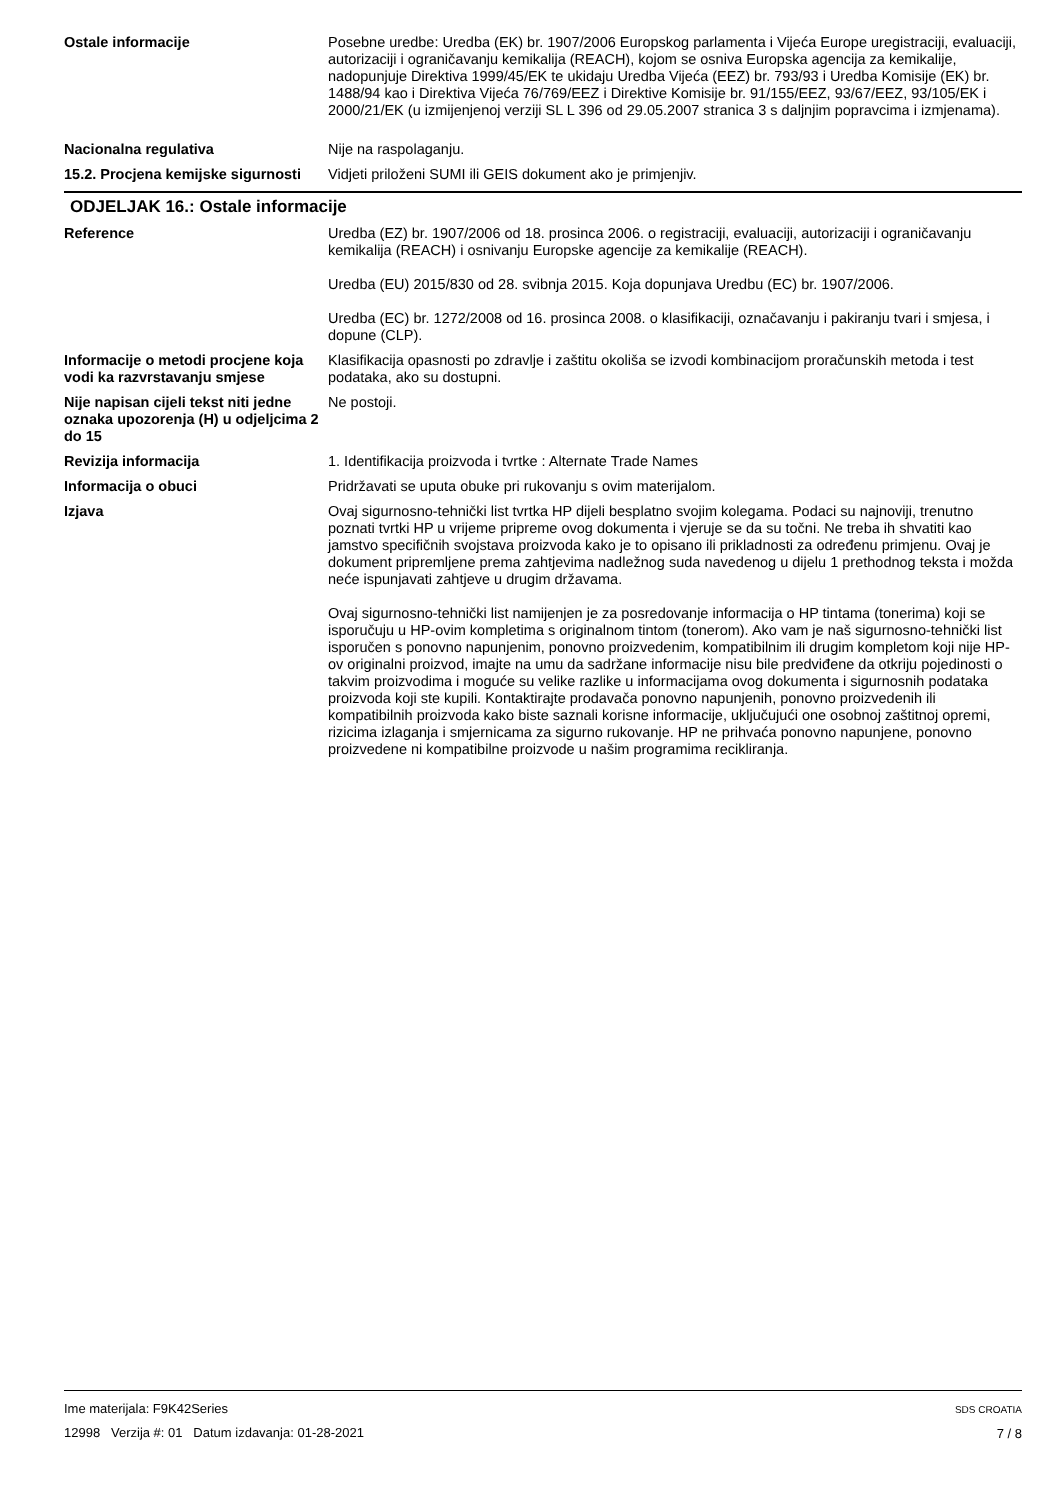Ostale informacije Posebne uredbe: Uredba (EK) br. 1907/2006 Europskog parlamenta i Vijeća Europe uregistraciji, evaluaciji, autorizaciji i ograničavanju kemikalija (REACH), kojom se osniva Europska agencija za kemikalije, nadopunjuje Direktiva 1999/45/EK te ukidaju Uredba Vijeća (EEZ) br. 793/93 i Uredba Komisije (EK) br. 1488/94 kao i Direktiva Vijeća 76/769/EEZ i Direktive Komisije br. 91/155/EEZ, 93/67/EEZ, 93/105/EK i 2000/21/EK (u izmijenjenoj verziji SL L 396 od 29.05.2007 stranica 3 s daljnjim popravcima i izmjenama).
Nacionalna regulativa Nije na raspolaganju.
15.2. Procjena kemijske sigurnosti
Vidjeti priloženi SUMI ili GEIS dokument ako je primjenjiv.
ODJELJAK 16.: Ostale informacije
Reference Uredba (EZ) br. 1907/2006 od 18. prosinca 2006. o registraciji, evaluaciji, autorizaciji i ograničavanju kemikalija (REACH) i osnivanju Europske agencije za kemikalije (REACH).
Uredba (EU) 2015/830 od 28. svibnja 2015. Koja dopunjava Uredbu (EC) br. 1907/2006.
Uredba (EC) br. 1272/2008 od 16. prosinca 2008. o klasifikaciji, označavanju i pakiranju tvari i smjesa, i dopune (CLP).
Informacije o metodi procjene koja vodi ka razvrstavanju smjese
Klasifikacija opasnosti po zdravlje i zaštitu okoliša se izvodi kombinacijom proračunskih metoda i test podataka, ako su dostupni.
Nije napisan cijeli tekst niti jedne oznaka upozorenja (H) u odjeljcima 2 do 15
Ne postoji.
Revizija informacija 1. Identifikacija proizvoda i tvrtke : Alternate Trade Names
Informacija o obuci Pridržavati se uputa obuke pri rukovanju s ovim materijalom.
Izjava Ovaj sigurnosno-tehnički list tvrtka HP dijeli besplatno svojim kolegama. Podaci su najnoviji, trenutno poznati tvrtki HP u vrijeme pripreme ovog dokumenta i vjeruje se da su točni. Ne treba ih shvatiti kao jamstvo specifičnih svojstava proizvoda kako je to opisano ili prikladnosti za određenu primjenu. Ovaj je dokument pripremljene prema zahtjevima nadležnog suda navedenog u dijelu 1 prethodnog teksta i možda neće ispunjavati zahtjeve u drugim državama.
Ovaj sigurnosno-tehnički list namijenjen je za posredovanje informacija o HP tintama (tonerima) koji se isporučuju u HP-ovim kompletima s originalnom tintom (tonerom). Ako vam je naš sigurnosno-tehnički list isporučen s ponovno napunjenim, ponovno proizvedenim, kompatibilnim ili drugim kompletom koji nije HP-ov originalni proizvod, imajte na umu da sadržane informacije nisu bile predviđene da otkriju pojedinosti o takvim proizvodima i moguće su velike razlike u informacijama ovog dokumenta i sigurnosnih podataka proizvoda koji ste kupili. Kontaktirajte prodavača ponovno napunjenih, ponovno proizvedenih ili kompatibilnih proizvoda kako biste saznali korisne informacije, uključujući one osobnoj zaštitnoj opremi, rizicima izlaganja i smjernicama za sigurno rukovanje. HP ne prihvaća ponovno napunjene, ponovno proizvedene ni kompatibilne proizvode u našim programima recikliranja.
Ime materijala: F9K42Series
12998 Verzija #: 01 Datum izdavanja: 01-28-2021
SDS CROATIA
7 / 8